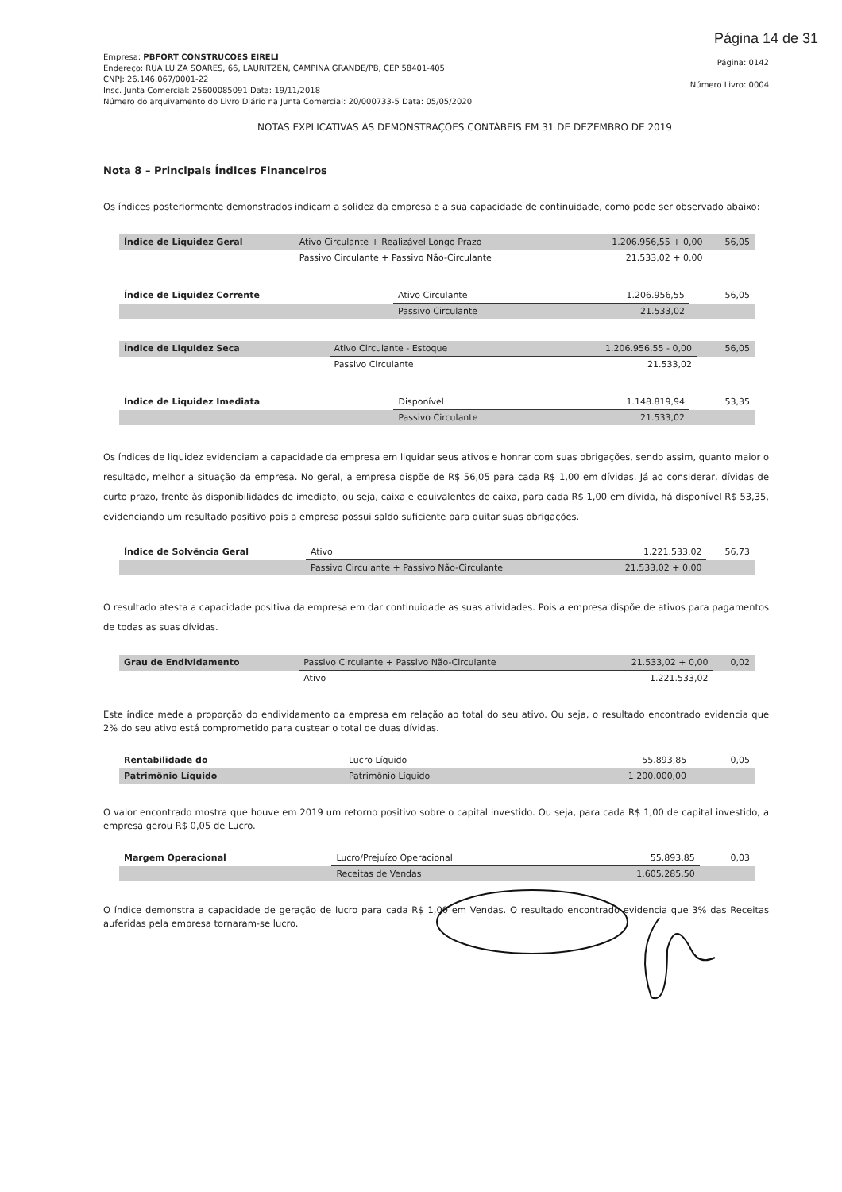Página 14 de 31
Empresa: PBFORT CONSTRUCOES EIRELI
Endereço: RUA LUIZA SOARES, 66, LAURITZEN, CAMPINA GRANDE/PB, CEP 58401-405
CNPJ: 26.146.067/0001-22
Insc. Junta Comercial: 25600085091 Data: 19/11/2018
Número do arquivamento do Livro Diário na Junta Comercial: 20/000733-5 Data: 05/05/2020
Página: 0142
Número Livro: 0004
NOTAS EXPLICATIVAS ÀS DEMONSTRAÇÕES CONTÁBEIS EM 31 DE DEZEMBRO DE 2019
Nota 8 – Principais Índices Financeiros
Os índices posteriormente demonstrados indicam a solidez da empresa e a sua capacidade de continuidade, como pode ser observado abaixo:
| Índice de Liquidez Geral | Ativo Circulante + Realizável Longo Prazo | 1.206.956,55 + 0,00 | 56,05 |
| | Passivo Circulante + Passivo Não-Circulante | 21.533,02 + 0,00 | |
| Índice de Liquidez Corrente | Ativo Circulante | 1.206.956,55 | 56,05 |
| | Passivo Circulante | 21.533,02 | |
| Índice de Liquidez Seca | Ativo Circulante - Estoque | 1.206.956,55 - 0,00 | 56,05 |
| | Passivo Circulante | 21.533,02 | |
| Índice de Liquidez Imediata | Disponível | 1.148.819,94 | 53,35 |
| | Passivo Circulante | 21.533,02 | |
Os índices de liquidez evidenciam a capacidade da empresa em liquidar seus ativos e honrar com suas obrigações, sendo assim, quanto maior o resultado, melhor a situação da empresa. No geral, a empresa dispõe de R$ 56,05 para cada R$ 1,00 em dívidas. Já ao considerar, dívidas de curto prazo, frente às disponibilidades de imediato, ou seja, caixa e equivalentes de caixa, para cada R$ 1,00 em dívida, há disponível R$ 53,35, evidenciando um resultado positivo pois a empresa possui saldo suficiente para quitar suas obrigações.
| Índice de Solvência Geral | Ativo | 1.221.533,02 | 56,73 |
| | Passivo Circulante + Passivo Não-Circulante | 21.533,02 + 0,00 | |
O resultado atesta a capacidade positiva da empresa em dar continuidade as suas atividades. Pois a empresa dispõe de ativos para pagamentos de todas as suas dívidas.
| Grau de Endividamento | Passivo Circulante + Passivo Não-Circulante | 21.533,02 + 0,00 | 0,02 |
| | Ativo | 1.221.533,02 | |
Este índice mede a proporção do endividamento da empresa em relação ao total do seu ativo. Ou seja, o resultado encontrado evidencia que 2% do seu ativo está comprometido para custear o total de duas dívidas.
| Rentabilidade do | Lucro Líquido | 55.893,85 | 0,05 |
| Patrimônio Líquido | Patrimônio Líquido | 1.200.000,00 | |
O valor encontrado mostra que houve em 2019 um retorno positivo sobre o capital investido. Ou seja, para cada R$ 1,00 de capital investido, a empresa gerou R$ 0,05 de Lucro.
| Margem Operacional | Lucro/Prejuízo Operacional | 55.893,85 | 0,03 |
| | Receitas de Vendas | 1.605.285,50 | |
O índice demonstra a capacidade de geração de lucro para cada R$ 1,00 em Vendas. O resultado encontrado evidencia que 3% das Receitas auferidas pela empresa tornaram-se lucro.